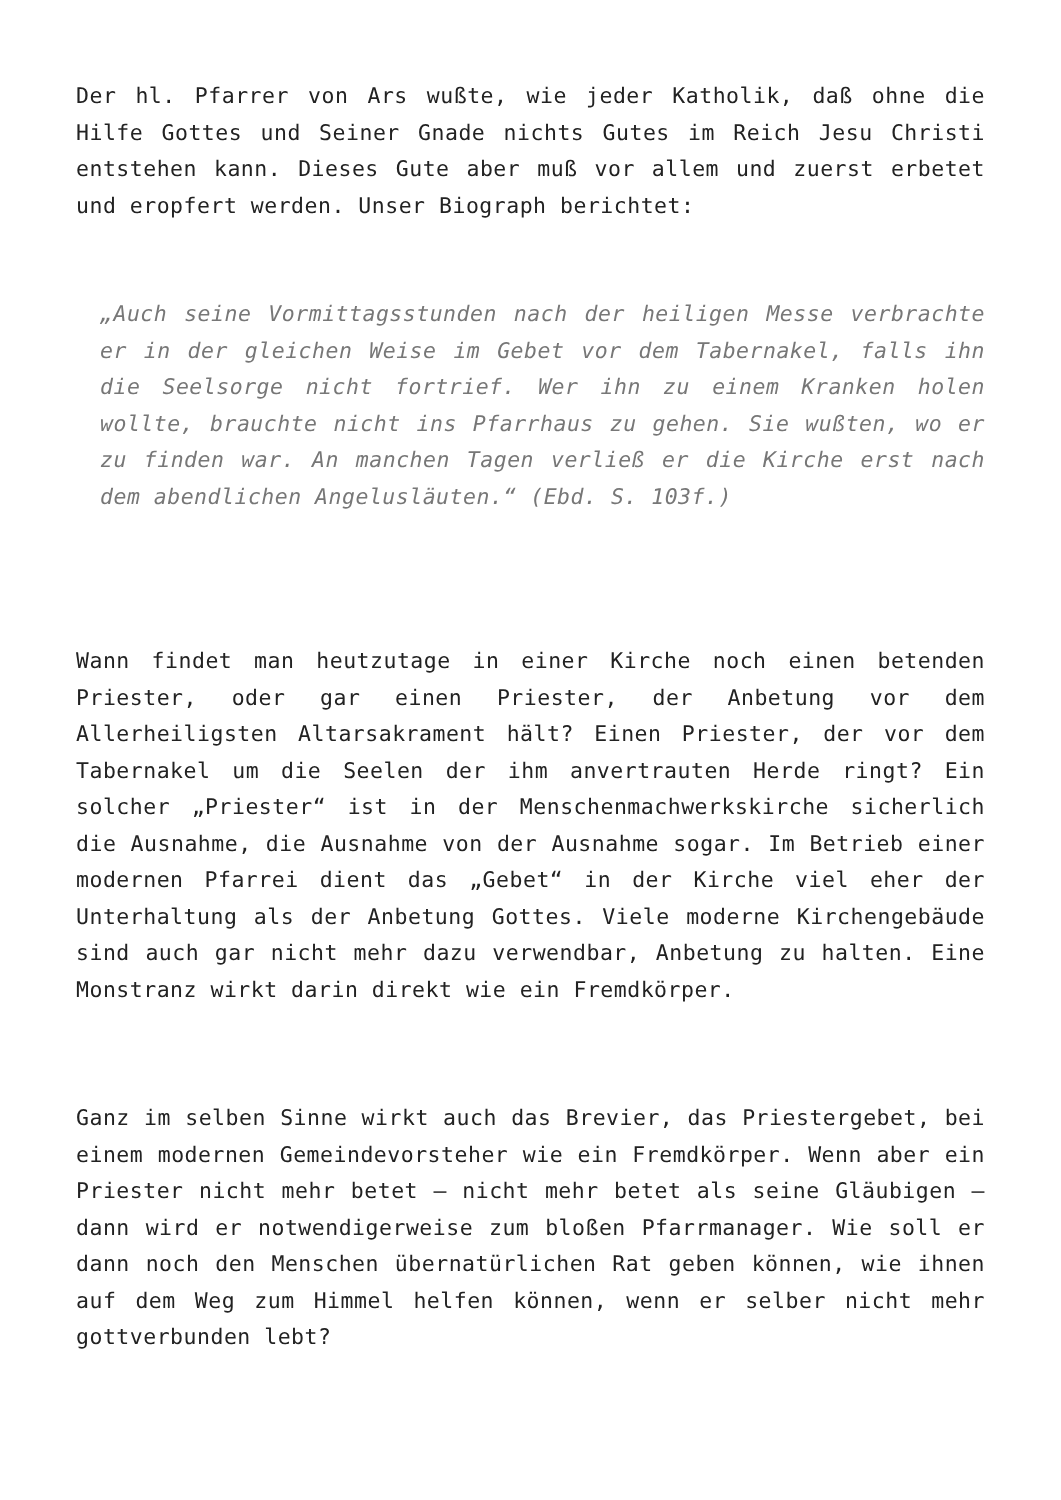Der hl. Pfarrer von Ars wußte, wie jeder Katholik, daß ohne die Hilfe Gottes und Seiner Gnade nichts Gutes im Reich Jesu Christi entstehen kann. Dieses Gute aber muß vor allem und zuerst erbetet und eropfert werden. Unser Biograph berichtet:
„Auch seine Vormittagsstunden nach der heiligen Messe verbrachte er in der gleichen Weise im Gebet vor dem Tabernakel, falls ihn die Seelsorge nicht fortrief. Wer ihn zu einem Kranken holen wollte, brauchte nicht ins Pfarrhaus zu gehen. Sie wußten, wo er zu finden war. An manchen Tagen verließ er die Kirche erst nach dem abendlichen Angelusläuten.“ (Ebd. S. 103f.)
Wann findet man heutzutage in einer Kirche noch einen betenden Priester, oder gar einen Priester, der Anbetung vor dem Allerheiligsten Altarsakrament hält? Einen Priester, der vor dem Tabernakel um die Seelen der ihm anvertrauten Herde ringt? Ein solcher „Priester“ ist in der Menschenmachwerkskirche sicherlich die Ausnahme, die Ausnahme von der Ausnahme sogar. Im Betrieb einer modernen Pfarrei dient das „Gebet“ in der Kirche viel eher der Unterhaltung als der Anbetung Gottes. Viele moderne Kirchengebäude sind auch gar nicht mehr dazu verwendbar, Anbetung zu halten. Eine Monstranz wirkt darin direkt wie ein Fremdkörper.
Ganz im selben Sinne wirkt auch das Brevier, das Priestergebet, bei einem modernen Gemeindevorsteher wie ein Fremdkörper. Wenn aber ein Priester nicht mehr betet – nicht mehr betet als seine Gläubigen – dann wird er notwendigerweise zum bloßen Pfarrmanager. Wie soll er dann noch den Menschen übernatürlichen Rat geben können, wie ihnen auf dem Weg zum Himmel helfen können, wenn er selber nicht mehr gottverbunden lebt?